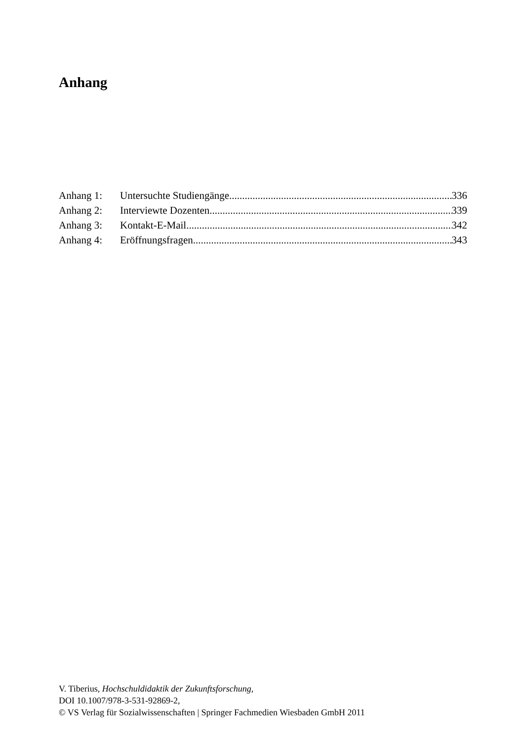Anhang
Anhang 1: Untersuchte Studiengänge 336
Anhang 2: Interviewte Dozenten 339
Anhang 3: Kontakt-E-Mail 342
Anhang 4: Eröffnungsfragen 343
V. Tiberius, Hochschuldidaktik der Zukunftsforschung,
DOI 10.1007/978-3-531-92869-2,
© VS Verlag für Sozialwissenschaften | Springer Fachmedien Wiesbaden GmbH 2011